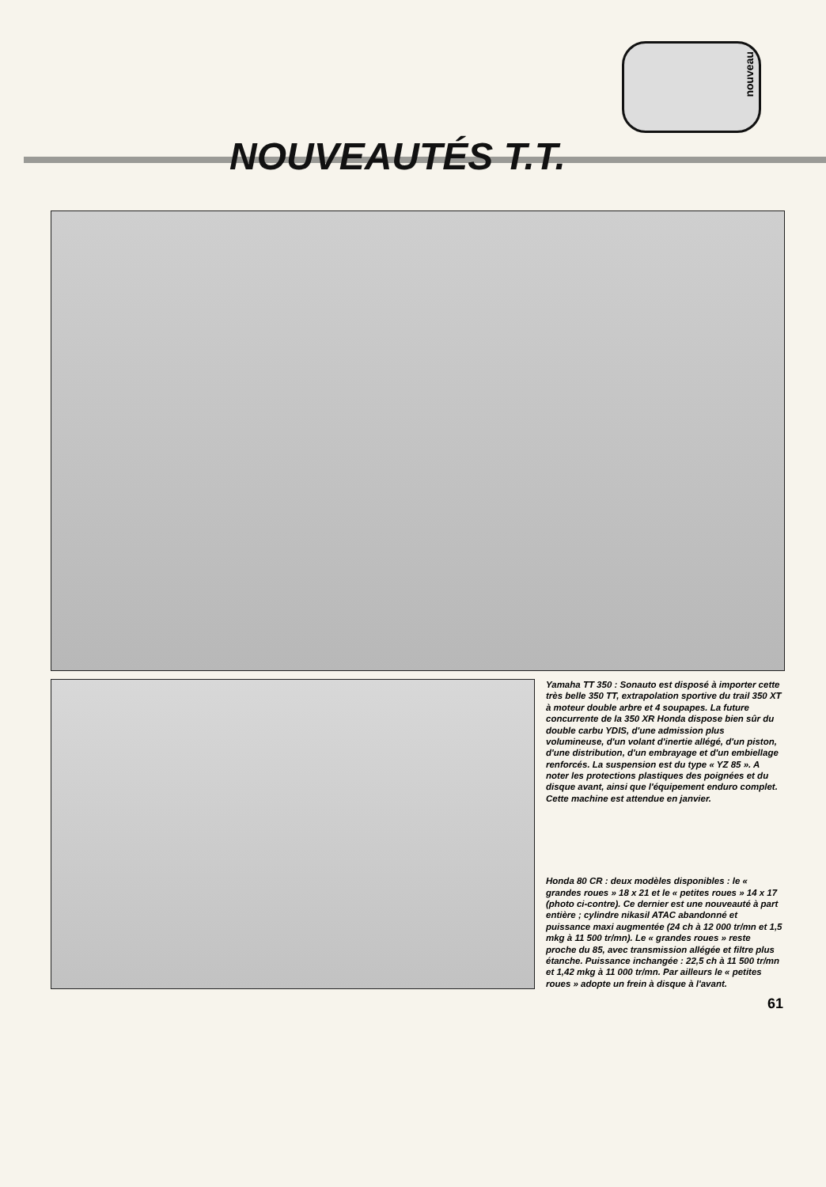nouveau
NOUVEAUTÉS T.T.
Yamaha TT 350 : Sonauto est disposé à importer cette très belle 350 TT, extrapolation sportive du trail 350 XT à moteur double arbre et 4 soupapes. La future concurrente de la 350 XR Honda dispose bien sûr du double carbu YDIS, d'une admission plus volumineuse, d'un volant d'inertie allégé, d'un piston, d'une distribution, d'un embrayage et d'un embiellage renforcés. La suspension est du type « YZ 85 ». A noter les protections plastiques des poignées et du disque avant, ainsi que l'équipement enduro complet. Cette machine est attendue en janvier.
Honda 80 CR : deux modèles disponibles : le « grandes roues » 18 x 21 et le « petites roues » 14 x 17 (photo ci-contre). Ce dernier est une nouveauté à part entière ; cylindre nikasil ATAC abandonné et puissance maxi augmentée (24 ch à 12 000 tr/mn et 1,5 mkg à 11 500 tr/mn). Le « grandes roues » reste proche du 85, avec transmission allégée et filtre plus étanche. Puissance inchangée : 22,5 ch à 11 500 tr/mn et 1,42 mkg à 11 000 tr/mn. Par ailleurs le « petites roues » adopte un frein à disque à l'avant.
61